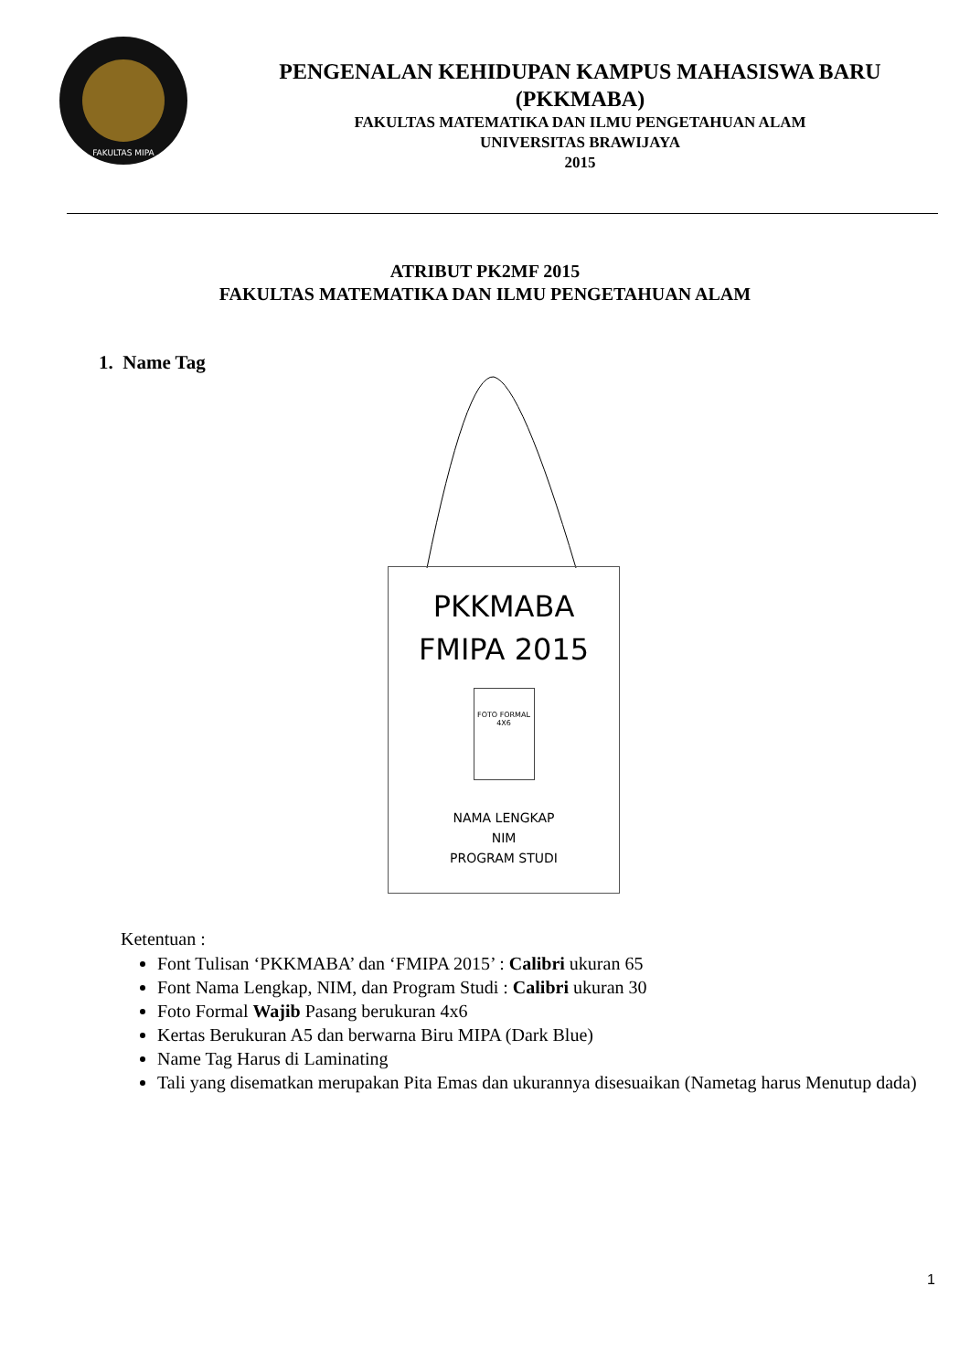FAKULTAS MIPA
PENGENALAN KEHIDUPAN KAMPUS MAHASISWA BARU
(PKKMABA)
FAKULTAS MATEMATIKA DAN ILMU PENGETAHUAN ALAM
UNIVERSITAS BRAWIJAYA
2015
ATRIBUT PK2MF 2015
FAKULTAS MATEMATIKA DAN ILMU PENGETAHUAN ALAM
1. Name Tag
PKKMABA
FMIPA 2015
FOTO FORMAL
4X6
NAMA LENGKAP
NIM
PROGRAM STUDI
Ketentuan :
Font Tulisan ‘PKKMABA’ dan ‘FMIPA 2015’ : Calibri ukuran 65
Font Nama Lengkap, NIM, dan Program Studi : Calibri ukuran 30
Foto Formal Wajib Pasang berukuran 4x6
Kertas Berukuran A5 dan berwarna Biru MIPA (Dark Blue)
Name Tag Harus di Laminating
Tali yang disematkan merupakan Pita Emas dan ukurannya disesuaikan (Nametag harus Menutup dada)
1